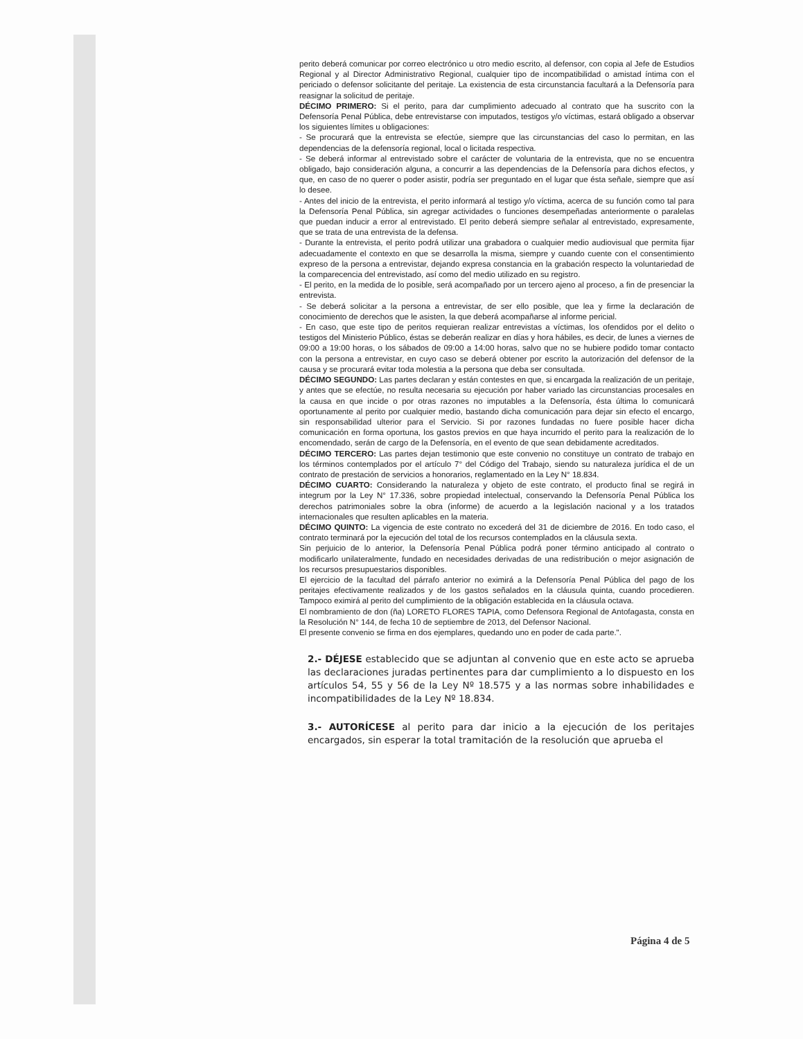perito deberá comunicar por correo electrónico u otro medio escrito, al defensor, con copia al Jefe de Estudios Regional y al Director Administrativo Regional, cualquier tipo de incompatibilidad o amistad íntima con el periciado o defensor solicitante del peritaje. La existencia de esta circunstancia facultará a la Defensoría para reasignar la solicitud de peritaje.
DÉCIMO PRIMERO: Si el perito, para dar cumplimiento adecuado al contrato que ha suscrito con la Defensoría Penal Pública, debe entrevistarse con imputados, testigos y/o víctimas, estará obligado a observar los siguientes límites u obligaciones:
- Se procurará que la entrevista se efectúe, siempre que las circunstancias del caso lo permitan, en las dependencias de la defensoría regional, local o licitada respectiva.
- Se deberá informar al entrevistado sobre el carácter de voluntaria de la entrevista, que no se encuentra obligado, bajo consideración alguna, a concurrir a las dependencias de la Defensoría para dichos efectos, y que, en caso de no querer o poder asistir, podría ser preguntado en el lugar que ésta señale, siempre que así lo desee.
- Antes del inicio de la entrevista, el perito informará al testigo y/o víctima, acerca de su función como tal para la Defensoría Penal Pública, sin agregar actividades o funciones desempeñadas anteriormente o paralelas que puedan inducir a error al entrevistado. El perito deberá siempre señalar al entrevistado, expresamente, que se trata de una entrevista de la defensa.
- Durante la entrevista, el perito podrá utilizar una grabadora o cualquier medio audiovisual que permita fijar adecuadamente el contexto en que se desarrolla la misma, siempre y cuando cuente con el consentimiento expreso de la persona a entrevistar, dejando expresa constancia en la grabación respecto la voluntariedad de la comparecencia del entrevistado, así como del medio utilizado en su registro.
- El perito, en la medida de lo posible, será acompañado por un tercero ajeno al proceso, a fin de presenciar la entrevista.
- Se deberá solicitar a la persona a entrevistar, de ser ello posible, que lea y firme la declaración de conocimiento de derechos que le asisten, la que deberá acompañarse al informe pericial.
- En caso, que este tipo de peritos requieran realizar entrevistas a víctimas, los ofendidos por el delito o testigos del Ministerio Público, éstas se deberán realizar en días y hora hábiles, es decir, de lunes a viernes de 09:00 a 19:00 horas, o los sábados de 09:00 a 14:00 horas, salvo que no se hubiere podido tomar contacto con la persona a entrevistar, en cuyo caso se deberá obtener por escrito la autorización del defensor de la causa y se procurará evitar toda molestia a la persona que deba ser consultada.
DÉCIMO SEGUNDO: Las partes declaran y están contestes en que, si encargada la realización de un peritaje, y antes que se efectúe, no resulta necesaria su ejecución por haber variado las circunstancias procesales en la causa en que incide o por otras razones no imputables a la Defensoría, ésta última lo comunicará oportunamente al perito por cualquier medio, bastando dicha comunicación para dejar sin efecto el encargo, sin responsabilidad ulterior para el Servicio. Si por razones fundadas no fuere posible hacer dicha comunicación en forma oportuna, los gastos previos en que haya incurrido el perito para la realización de lo encomendado, serán de cargo de la Defensoría, en el evento de que sean debidamente acreditados.
DÉCIMO TERCERO: Las partes dejan testimonio que este convenio no constituye un contrato de trabajo en los términos contemplados por el artículo 7° del Código del Trabajo, siendo su naturaleza jurídica el de un contrato de prestación de servicios a honorarios, reglamentado en la Ley N° 18.834.
DÉCIMO CUARTO: Considerando la naturaleza y objeto de este contrato, el producto final se regirá in integrum por la Ley N° 17.336, sobre propiedad intelectual, conservando la Defensoría Penal Pública los derechos patrimoniales sobre la obra (informe) de acuerdo a la legislación nacional y a los tratados internacionales que resulten aplicables en la materia.
DÉCIMO QUINTO: La vigencia de este contrato no excederá del 31 de diciembre de 2016. En todo caso, el contrato terminará por la ejecución del total de los recursos contemplados en la cláusula sexta.
Sin perjuicio de lo anterior, la Defensoría Penal Pública podrá poner término anticipado al contrato o modificarlo unilateralmente, fundado en necesidades derivadas de una redistribución o mejor asignación de los recursos presupuestarios disponibles.
El ejercicio de la facultad del párrafo anterior no eximirá a la Defensoría Penal Pública del pago de los peritajes efectivamente realizados y de los gastos señalados en la cláusula quinta, cuando procedieren. Tampoco eximirá al perito del cumplimiento de la obligación establecida en la cláusula octava.
El nombramiento de don (ña) LORETO FLORES TAPIA, como Defensora Regional de Antofagasta, consta en la Resolución N° 144, de fecha 10 de septiembre de 2013, del Defensor Nacional.
El presente convenio se firma en dos ejemplares, quedando uno en poder de cada parte.".
2.- DÉJESE establecido que se adjuntan al convenio que en este acto se aprueba las declaraciones juradas pertinentes para dar cumplimiento a lo dispuesto en los artículos 54, 55 y 56 de la Ley Nº 18.575 y a las normas sobre inhabilidades e incompatibilidades de la Ley Nº 18.834.
3.- AUTORÍCESE al perito para dar inicio a la ejecución de los peritajes encargados, sin esperar la total tramitación de la resolución que aprueba el
Página 4 de 5